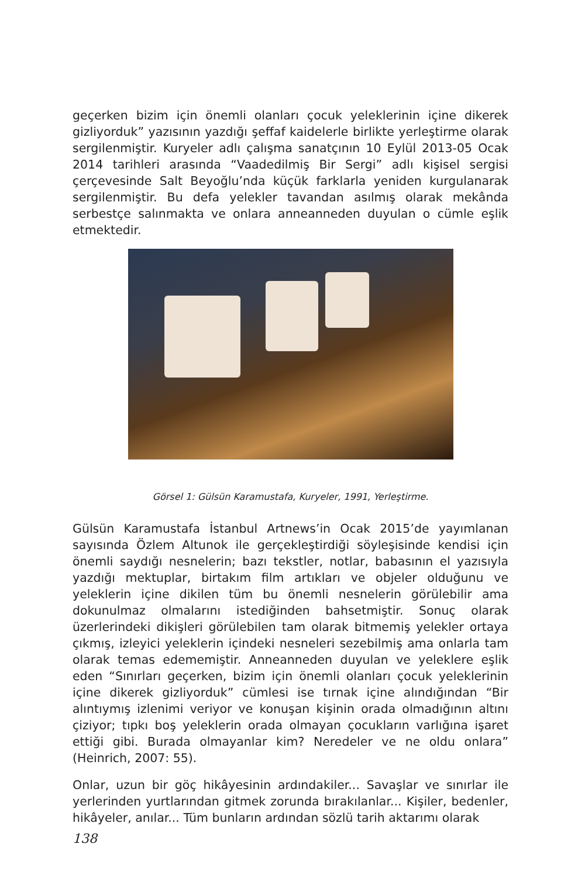geçerken bizim için önemli olanları çocuk yeleklerinin içine dikerek gizliyorduk” yazısının yazdığı şeffaf kaidelerle birlikte yerleştirme olarak sergilenmiştir. Kuryeler adlı çalışma sanatçının 10 Eylül 2013-05 Ocak 2014 tarihleri arasında “Vaadedilmiş Bir Sergi” adlı kişisel sergisi çerçevesinde Salt Beyoğlu’nda küçük farklarla yeniden kurgulanarak sergilenmiştir. Bu defa yelekler tavandan asılmış olarak mekânda serbestçe salınmakta ve onlara anneanneden duyulan o cümle eşlik etmektedir.
Görsel 1: Gülsün Karamustafa, Kuryeler, 1991, Yerleştirme.
Gülsün Karamustafa İstanbul Artnews’in Ocak 2015’de yayımlanan sayısında Özlem Altunok ile gerçekleştirdiği söyleşisinde kendisi için önemli saydığı nesnelerin; bazı tekstler, notlar, babasının el yazısıyla yazdığı mektuplar, birtakım film artıkları ve objeler olduğunu ve yeleklerin içine dikilen tüm bu önemli nesnelerin görülebilir ama dokunulmaz olmalarını istediğinden bahsetmiştir. Sonuç olarak üzerlerindeki dikişleri görülebilen tam olarak bitmemiş yelekler ortaya çıkmış, izleyici yeleklerin içindeki nesneleri sezebilmiş ama onlarla tam olarak temas edememiştir. Anneanneden duyulan ve yeleklere eşlik eden “Sınırları geçerken, bizim için önemli olanları çocuk yeleklerinin içine dikerek gizliyorduk” cümlesi ise tırnak içine alındığından “Bir alıntıymış izlenimi veriyor ve konuşan kişinin orada olmadığının altını çiziyor; tıpkı boş yeleklerin orada olmayan çocukların varlığına işaret ettiği gibi. Burada olmayanlar kim? Neredeler ve ne oldu onlara” (Heinrich, 2007: 55).
Onlar, uzun bir göç hikâyesinin ardındakiler... Savaşlar ve sınırlar ile yerlerinden yurtlarından gitmek zorunda bırakılanlar... Kişiler, bedenler, hikâyeler, anılar... Tüm bunların ardından sözlü tarih aktarımı olarak
138